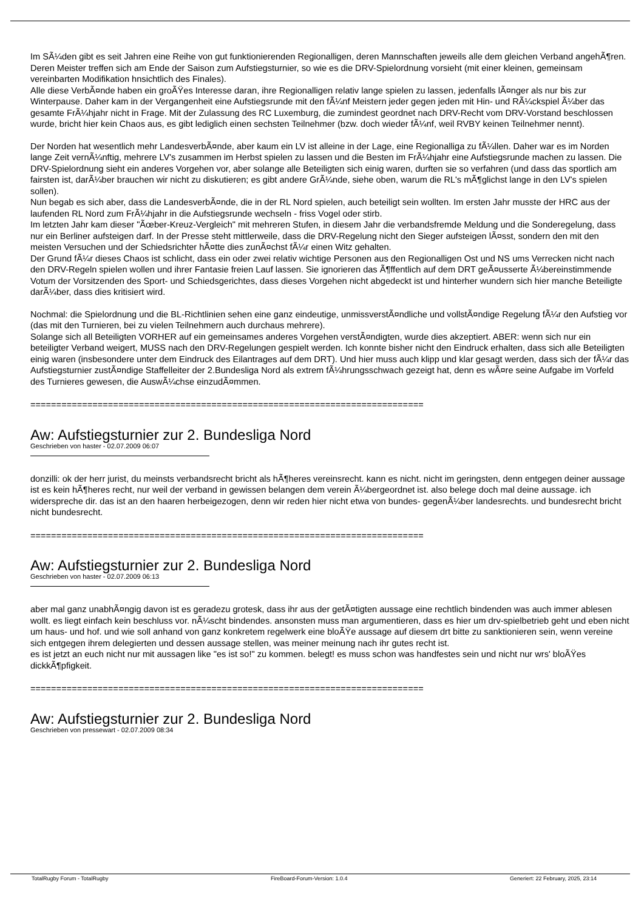Im SÃ¼den gibt es seit Jahren eine Reihe von gut funktionierenden Regionalligen, deren Mannschaften jeweils alle dem gleichen Verband angehÃ¶ren. Deren Meister treffen sich am Ende der Saison zum Aufstiegsturnier, so wie es die DRV-Spielordnung vorsieht (mit einer kleinen, gemeinsam vereinbarten Modifikation hnsichtlich des Finales).
Alle diese VerbÃ¤nde haben ein groÃŸes Interesse daran, ihre Regionalligen relativ lange spielen zu lassen, jedenfalls lÃ¤nger als nur bis zur Winterpause. Daher kam in der Vergangenheit eine Aufstiegsrunde mit den fÃ¼nf Meistern jeder gegen jeden mit Hin- und RÃ¼ckspiel Ã¼ber das gesamte FrÃ¼hjahr nicht in Frage. Mit der Zulassung des RC Luxemburg, die zumindest geordnet nach DRV-Recht vom DRV-Vorstand beschlossen wurde, bricht hier kein Chaos aus, es gibt lediglich einen sechsten Teilnehmer (bzw. doch wieder fÃ¼nf, weil RVBY keinen Teilnehmer nennt).
Der Norden hat wesentlich mehr LandesverbÃ¤nde, aber kaum ein LV ist alleine in der Lage, eine Regionalliga zu fÃ¼llen. Daher war es im Norden lange Zeit vernÃ¼nftig, mehrere LV's zusammen im Herbst spielen zu lassen und die Besten im FrÃ¼hjahr eine Aufstiegsrunde machen zu lassen. Die DRV-Spielordnung sieht ein anderes Vorgehen vor, aber solange alle Beteiligten sich einig waren, durften sie so verfahren (und dass das sportlich am fairsten ist, darÃ¼ber brauchen wir nicht zu diskutieren; es gibt andere GrÃ¼nde, siehe oben, warum die RL's mÃ¶glichst lange in den LV's spielen sollen).
Nun begab es sich aber, dass die LandesverbÃ¤nde, die in der RL Nord spielen, auch beteiligt sein wollten. Im ersten Jahr musste der HRC aus der laufenden RL Nord zum FrÃ¼hjahr in die Aufstiegsrunde wechseln - friss Vogel oder stirb.
Im letzten Jahr kam dieser "Ãœber-Kreuz-Vergleich" mit mehreren Stufen, in diesem Jahr die verbandsfremde Meldung und die Sonderegelung, dass nur ein Berliner aufsteigen darf. In der Presse steht mittlerweile, dass die DRV-Regelung nicht den Sieger aufsteigen lÃ¤sst, sondern den mit den meisten Versuchen und der Schiedsrichter hÃ¤tte dies zunÃ¤chst fÃ¼r einen Witz gehalten.
Der Grund fÃ¼r dieses Chaos ist schlicht, dass ein oder zwei relativ wichtige Personen aus den Regionalligen Ost und NS ums Verrecken nicht nach den DRV-Regeln spielen wollen und ihrer Fantasie freien Lauf lassen. Sie ignorieren das Ã¶ffentlich auf dem DRT geÃ¤usserte Ã¼bereinstimmende Votum der Vorsitzenden des Sport- und Schiedsgerichtes, dass dieses Vorgehen nicht abgedeckt ist und hinterher wundern sich hier manche Beteiligte darÃ¼ber, dass dies kritisiert wird.
Nochmal: die Spielordnung und die BL-Richtlinien sehen eine ganz eindeutige, unmissverstÃ¤ndliche und vollstÃ¤ndige Regelung fÃ¼r den Aufstieg vor (das mit den Turnieren, bei zu vielen Teilnehmern auch durchaus mehrere).
Solange sich all Beteiligten VORHER auf ein gemeinsames anderes Vorgehen verstÃ¤ndigten, wurde dies akzeptiert. ABER: wenn sich nur ein beteiligter Verband weigert, MUSS nach den DRV-Regelungen gespielt werden. Ich konnte bisher nicht den Eindruck erhalten, dass sich alle Beteiligten einig waren (insbesondere unter dem Eindruck des Eilantrages auf dem DRT). Und hier muss auch klipp und klar gesagt werden, dass sich der fÃ¼r das Aufstiegsturnier zustÃ¤ndige Staffelleiter der 2.Bundesliga Nord als extrem fÃ¼hrungsschwach gezeigt hat, denn es wÃ¤re seine Aufgabe im Vorfeld des Turnieres gewesen, die AuswÃ¼chse einzudÃ¤mmen.
============================================================================
Aw: Aufstiegsturnier zur 2. Bundesliga Nord
Geschrieben von haster - 02.07.2009 06:07
donzilli: ok der herr jurist, du meinsts verbandsrecht bricht als hÃ¶heres vereinsrecht. kann es nicht. nicht im geringsten, denn entgegen deiner aussage ist es kein hÃ¶heres recht, nur weil der verband in gewissen belangen dem verein Ã¼bergeordnet ist. also belege doch mal deine aussage. ich widerspreche dir. das ist an den haaren herbeigezogen, denn wir reden hier nicht etwa von bundes- gegenÃ¼ber landesrechts. und bundesrecht bricht nicht bundesrecht.
============================================================================
Aw: Aufstiegsturnier zur 2. Bundesliga Nord
Geschrieben von haster - 02.07.2009 06:13
aber mal ganz unabhÃ¤ngig davon ist es geradezu grotesk, dass ihr aus der getÃ¤tigten aussage eine rechtlich bindenden was auch immer ablesen wollt. es liegt einfach kein beschluss vor. nÃ¼scht bindendes. ansonsten muss man argumentieren, dass es hier um drv-spielbetrieb geht und eben nicht um haus- und hof. und wie soll anhand von ganz konkretem regelwerk eine bloÃŸe aussage auf diesem drt bitte zu sanktionieren sein, wenn vereine sich entgegen ihrem delegierten und dessen aussage stellen, was meiner meinung nach ihr gutes recht ist.
es ist jetzt an euch nicht nur mit aussagen like "es ist so!" zu kommen. belegt! es muss schon was handfestes sein und nicht nur wrs' bloÃŸes dickkÃ¶pfigkeit.
============================================================================
Aw: Aufstiegsturnier zur 2. Bundesliga Nord
Geschrieben von pressewart - 02.07.2009 08:34
TotalRugby Forum - TotalRugby FireBoard-Forum-Version: 1.0.4 Generiert: 22 February, 2025, 23:14